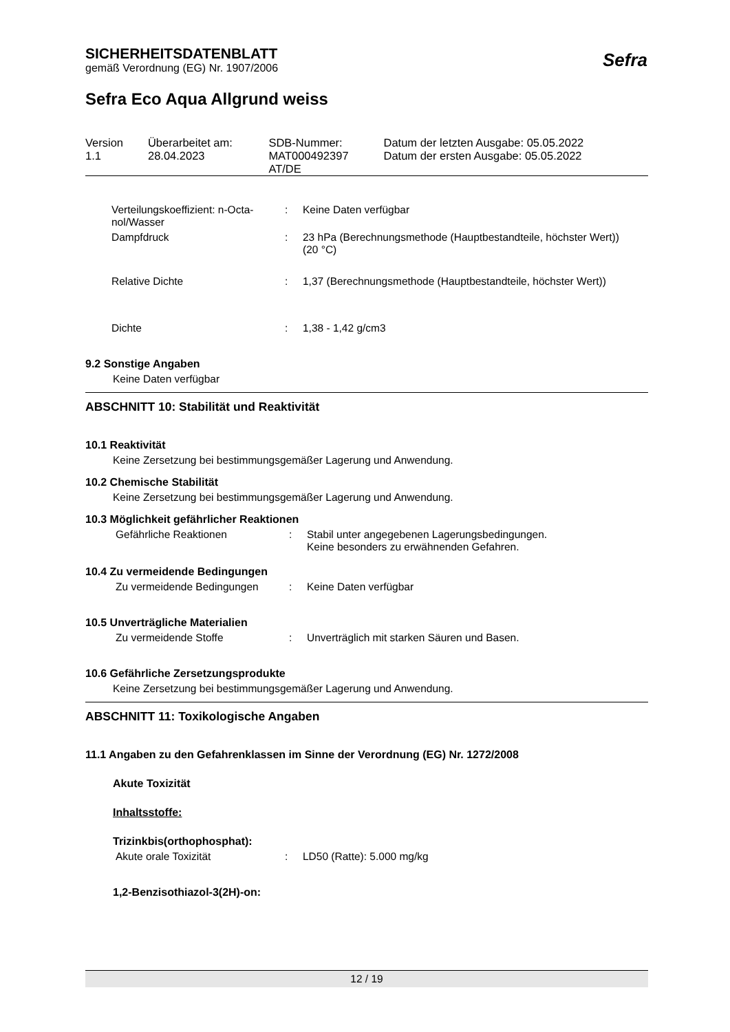SICHERHEITSDATENBLATT
gemäß Verordnung (EG) Nr. 1907/2006
Sefra Eco Aqua Allgrund weiss
| Version 1.1 | Überarbeitet am: 28.04.2023 | SDB-Nummer: MAT000492397 AT/DE | Datum der letzten Ausgabe: 05.05.2022 Datum der ersten Ausgabe: 05.05.2022 |
| Verteilungskoeffizient: n-Octa- nol/Wasser | : | Keine Daten verfügbar |
| Dampfdruck | : | 23 hPa (Berechnungsmethode (Hauptbestandteile, höchster Wert)) (20 °C) |
| Relative Dichte | : | 1,37 (Berechnungsmethode (Hauptbestandteile, höchster Wert)) |
| Dichte | : | 1,38 - 1,42 g/cm3 |
9.2 Sonstige Angaben
Keine Daten verfügbar
ABSCHNITT 10: Stabilität und Reaktivität
10.1 Reaktivität
Keine Zersetzung bei bestimmungsgemäßer Lagerung und Anwendung.
10.2 Chemische Stabilität
Keine Zersetzung bei bestimmungsgemäßer Lagerung und Anwendung.
10.3 Möglichkeit gefährlicher Reaktionen
| Gefährliche Reaktionen | : | Stabil unter angegebenen Lagerungsbedingungen. Keine besonders zu erwähnenden Gefahren. |
10.4 Zu vermeidende Bedingungen
| Zu vermeidende Bedingungen | : | Keine Daten verfügbar |
10.5 Unverträgliche Materialien
| Zu vermeidende Stoffe | : | Unverträglich mit starken Säuren und Basen. |
10.6 Gefährliche Zersetzungsprodukte
Keine Zersetzung bei bestimmungsgemäßer Lagerung und Anwendung.
ABSCHNITT 11: Toxikologische Angaben
11.1 Angaben zu den Gefahrenklassen im Sinne der Verordnung (EG) Nr. 1272/2008
Akute Toxizität
Inhaltsstoffe:
Trizinkbis(orthophosphat):
| Akute orale Toxizität | : | LD50 (Ratte): 5.000 mg/kg |
1,2-Benzisothiazol-3(2H)-on:
Sefra
12 / 19